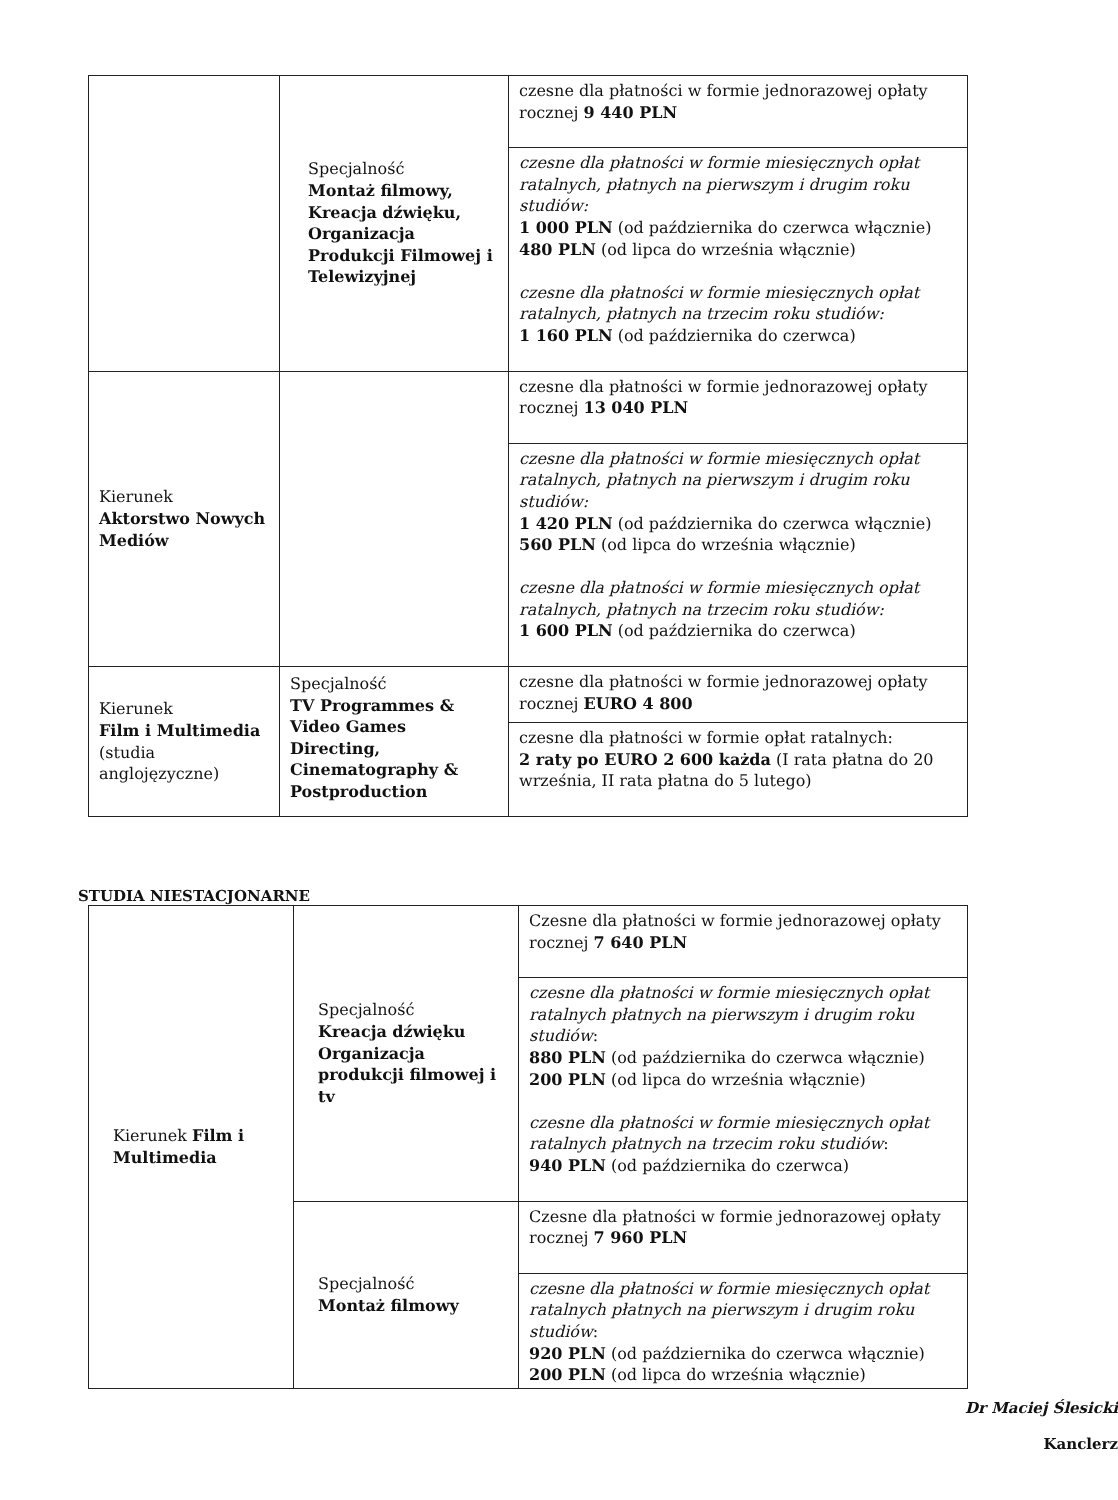| | Specjalność Montaż filmowy, Kreacja dźwięku, Organizacja Produkcji Filmowej i Telewizyjnej | czesne dla płatności w formie jednorazowej opłaty rocznej 9 440 PLN |
| | | czesne dla płatności w formie miesięcznych opłat ratalnych, płatnych na pierwszym i drugim roku studiów: 1 000 PLN (od października do czerwca włącznie) 480 PLN (od lipca do września włącznie) czesne dla płatności w formie miesięcznych opłat ratalnych, płatnych na trzecim roku studiów: 1 160 PLN (od października do czerwca) |
| Kierunek Aktorstwo Nowych Mediów | | czesne dla płatności w formie jednorazowej opłaty rocznej 13 040 PLN |
| | | czesne dla płatności w formie miesięcznych opłat ratalnych, płatnych na pierwszym i drugim roku studiów: 1 420 PLN (od października do czerwca włącznie) 560 PLN (od lipca do września włącznie) czesne dla płatności w formie miesięcznych opłat ratalnych, płatnych na trzecim roku studiów: 1 600 PLN (od października do czerwca) |
| Kierunek Film i Multimedia (studia anglojęzyczne) | Specjalność TV Programmes & Video Games Directing, Cinematography & Postproduction | czesne dla płatności w formie jednorazowej opłaty rocznej EURO 4 800 |
| | | czesne dla płatności w formie opłat ratalnych: 2 raty po EURO 2 600 każda (I rata płatna do 20 września, II rata płatna do 5 lutego) |
STUDIA NIESTACJONARNE
| Kierunek Film i Multimedia | Specjalność Kreacja dźwięku Organizacja produkcji filmowej i tv | Czesne dla płatności w formie jednorazowej opłaty rocznej 7 640 PLN |
| | | czesne dla płatności w formie miesięcznych opłat ratalnych płatnych na pierwszym i drugim roku studiów : 880 PLN (od października do czerwca włącznie) 200 PLN (od lipca do września włącznie) czesne dla płatności w formie miesięcznych opłat ratalnych płatnych na trzecim roku studiów : 940 PLN (od października do czerwca) |
| | Specjalność Montaż filmowy | Czesne dla płatności w formie jednorazowej opłaty rocznej 7 960 PLN |
| | | czesne dla płatności w formie miesięcznych opłat ratalnych płatnych na pierwszym i drugim roku studiów : 920 PLN (od października do czerwca włącznie) 200 PLN (od lipca do września włącznie) |
Dr Maciej Ślesicki
Kanclerz